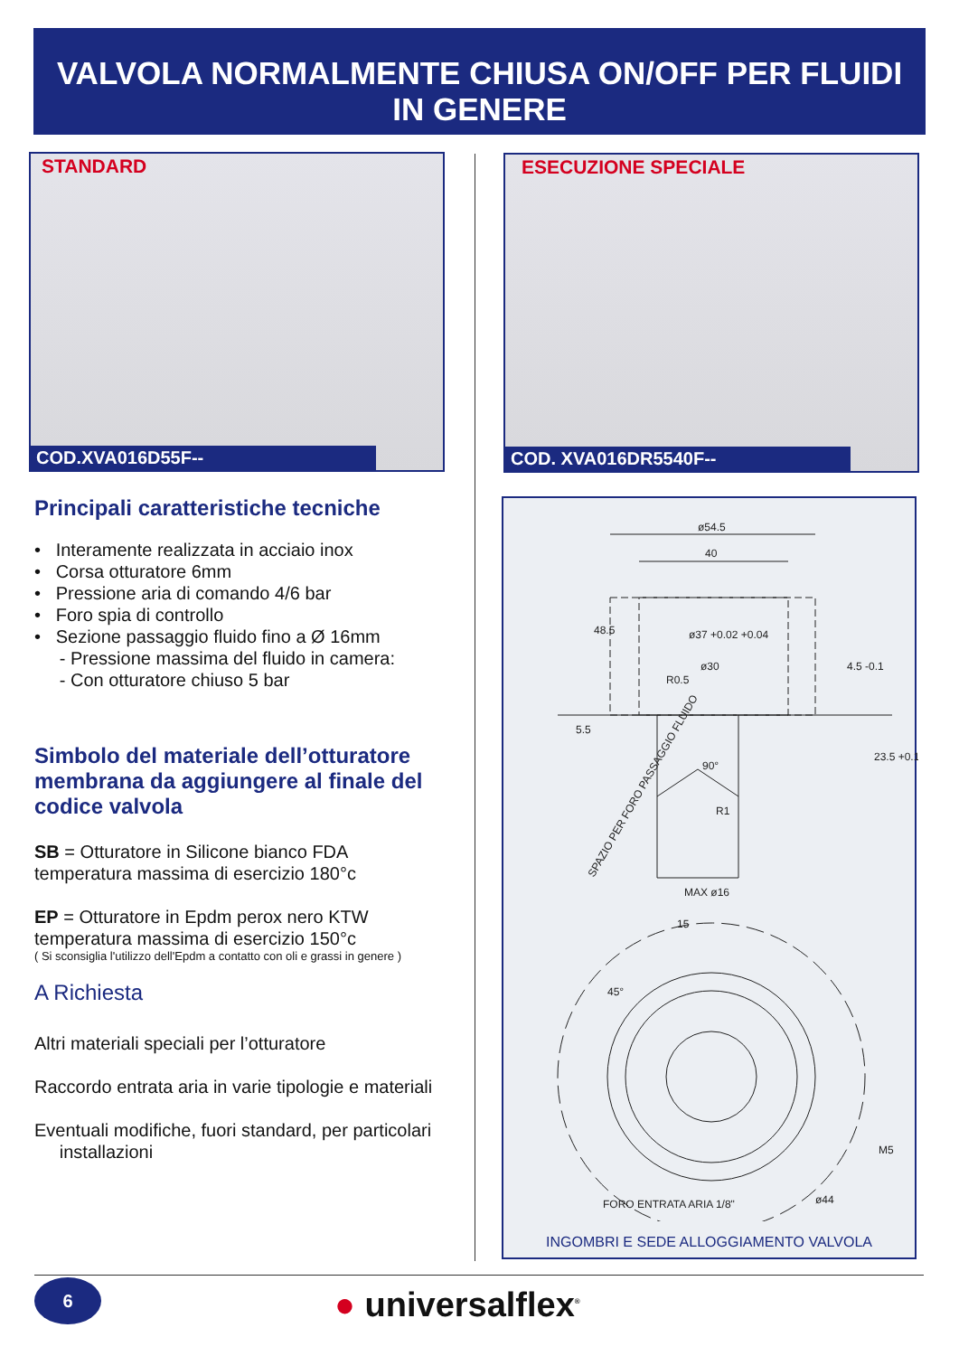VALVOLA NORMALMENTE CHIUSA ON/OFF PER FLUIDI
IN GENERE
STANDARD
COD.XVA016D55F--
ESECUZIONE SPECIALE
COD. XVA016DR5540F--
Principali caratteristiche tecniche
• Interamente realizzata in acciaio inox
• Corsa otturatore 6mm
• Pressione aria di comando 4/6 bar
• Foro spia di controllo
• Sezione passaggio fluido fino a Ø 16mm
- Pressione massima del fluido in camera:
- Con otturatore chiuso 5 bar
Simbolo del materiale dell’otturatore membrana da aggiungere al finale del codice valvola
SB = Otturatore in Silicone bianco FDA
temperatura massima di esercizio 180°c
EP = Otturatore in Epdm perox nero KTW
temperatura massima di esercizio 150°c
( Si sconsiglia l'utilizzo dell'Epdm a contatto con oli e grassi in genere )
A Richiesta
Altri materiali speciali per l’otturatore
Raccordo entrata aria in varie tipologie e materiali
Eventuali modifiche, fuori standard, per particolari
installazioni
ø54.5
40
ø37 +0.02 +0.04
ø30
R0.5
90°
R1
MAX ø16
15
5.5
48.5
4.5 -0.1
23.5 +0.1
SPAZIO PER FORO PASSAGGIO FLUIDO
45°
M5
ø44
FORO ENTRATA ARIA 1/8"
INGOMBRI E SEDE ALLOGGIAMENTO VALVOLA
6 ● universalflex<sup>®</sup>